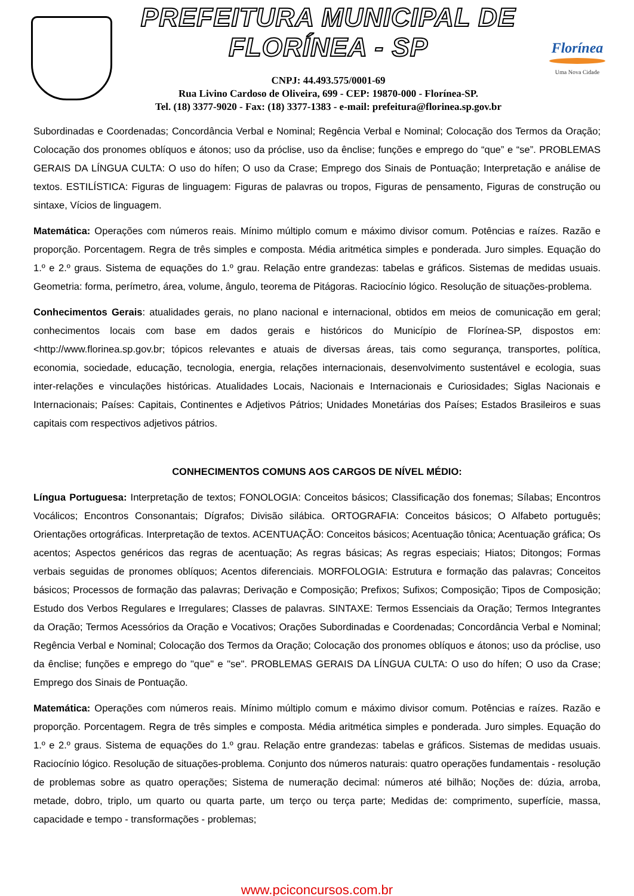PREFEITURA MUNICIPAL DE FLORÍNEA - SP
CNPJ: 44.493.575/0001-69
Rua Livino Cardoso de Oliveira, 699 - CEP: 19870-000 - Florínea-SP.
Tel. (18) 3377-9020 - Fax: (18) 3377-1383 - e-mail: prefeitura@florinea.sp.gov.br
Florínea
Uma Nova Cidade
Subordinadas e Coordenadas; Concordância Verbal e Nominal; Regência Verbal e Nominal; Colocação dos Termos da Oração; Colocação dos pronomes oblíquos e átonos; uso da próclise, uso da ênclise; funções e emprego do “que” e “se”. PROBLEMAS GERAIS DA LÍNGUA CULTA: O uso do hífen; O uso da Crase; Emprego dos Sinais de Pontuação; Interpretação e análise de textos. ESTILÍSTICA: Figuras de linguagem: Figuras de palavras ou tropos, Figuras de pensamento, Figuras de construção ou sintaxe, Vícios de linguagem.
Matemática: Operações com números reais. Mínimo múltiplo comum e máximo divisor comum. Potências e raízes. Razão e proporção. Porcentagem. Regra de três simples e composta. Média aritmética simples e ponderada. Juro simples. Equação do 1.º e 2.º graus. Sistema de equações do 1.º grau. Relação entre grandezas: tabelas e gráficos. Sistemas de medidas usuais. Geometria: forma, perímetro, área, volume, ângulo, teorema de Pitágoras. Raciocínio lógico. Resolução de situações-problema.
Conhecimentos Gerais: atualidades gerais, no plano nacional e internacional, obtidos em meios de comunicação em geral; conhecimentos locais com base em dados gerais e históricos do Município de Florínea-SP, dispostos em: <http://www.florinea.sp.gov.br; tópicos relevantes e atuais de diversas áreas, tais como segurança, transportes, política, economia, sociedade, educação, tecnologia, energia, relações internacionais, desenvolvimento sustentável e ecologia, suas inter-relações e vinculações históricas. Atualidades Locais, Nacionais e Internacionais e Curiosidades; Siglas Nacionais e Internacionais; Países: Capitais, Continentes e Adjetivos Pátrios; Unidades Monetárias dos Países; Estados Brasileiros e suas capitais com respectivos adjetivos pátrios.
CONHECIMENTOS COMUNS AOS CARGOS DE NÍVEL MÉDIO:
Língua Portuguesa: Interpretação de textos; FONOLOGIA: Conceitos básicos; Classificação dos fonemas; Sílabas; Encontros Vocálicos; Encontros Consonantais; Dígrafos; Divisão silábica. ORTOGRAFIA: Conceitos básicos; O Alfabeto português; Orientações ortográficas. Interpretação de textos. ACENTUAÇÃO: Conceitos básicos; Acentuação tônica; Acentuação gráfica; Os acentos; Aspectos genéricos das regras de acentuação; As regras básicas; As regras especiais; Hiatos; Ditongos; Formas verbais seguidas de pronomes oblíquos; Acentos diferenciais. MORFOLOGIA: Estrutura e formação das palavras; Conceitos básicos; Processos de formação das palavras; Derivação e Composição; Prefixos; Sufixos; Composição; Tipos de Composição; Estudo dos Verbos Regulares e Irregulares; Classes de palavras. SINTAXE: Termos Essenciais da Oração; Termos Integrantes da Oração; Termos Acessórios da Oração e Vocativos; Orações Subordinadas e Coordenadas; Concordância Verbal e Nominal; Regência Verbal e Nominal; Colocação dos Termos da Oração; Colocação dos pronomes oblíquos e átonos; uso da próclise, uso da ênclise; funções e emprego do "que" e "se". PROBLEMAS GERAIS DA LÍNGUA CULTA: O uso do hífen; O uso da Crase; Emprego dos Sinais de Pontuação.
Matemática: Operações com números reais. Mínimo múltiplo comum e máximo divisor comum. Potências e raízes. Razão e proporção. Porcentagem. Regra de três simples e composta. Média aritmética simples e ponderada. Juro simples. Equação do 1.º e 2.º graus. Sistema de equações do 1.º grau. Relação entre grandezas: tabelas e gráficos. Sistemas de medidas usuais. Raciocínio lógico. Resolução de situações-problema. Conjunto dos números naturais: quatro operações fundamentais - resolução de problemas sobre as quatro operações; Sistema de numeração decimal: números até bilhão; Noções de: dúzia, arroba, metade, dobro, triplo, um quarto ou quarta parte, um terço ou terça parte; Medidas de: comprimento, superfície, massa, capacidade e tempo - transformações - problemas;
www.pciconcursos.com.br